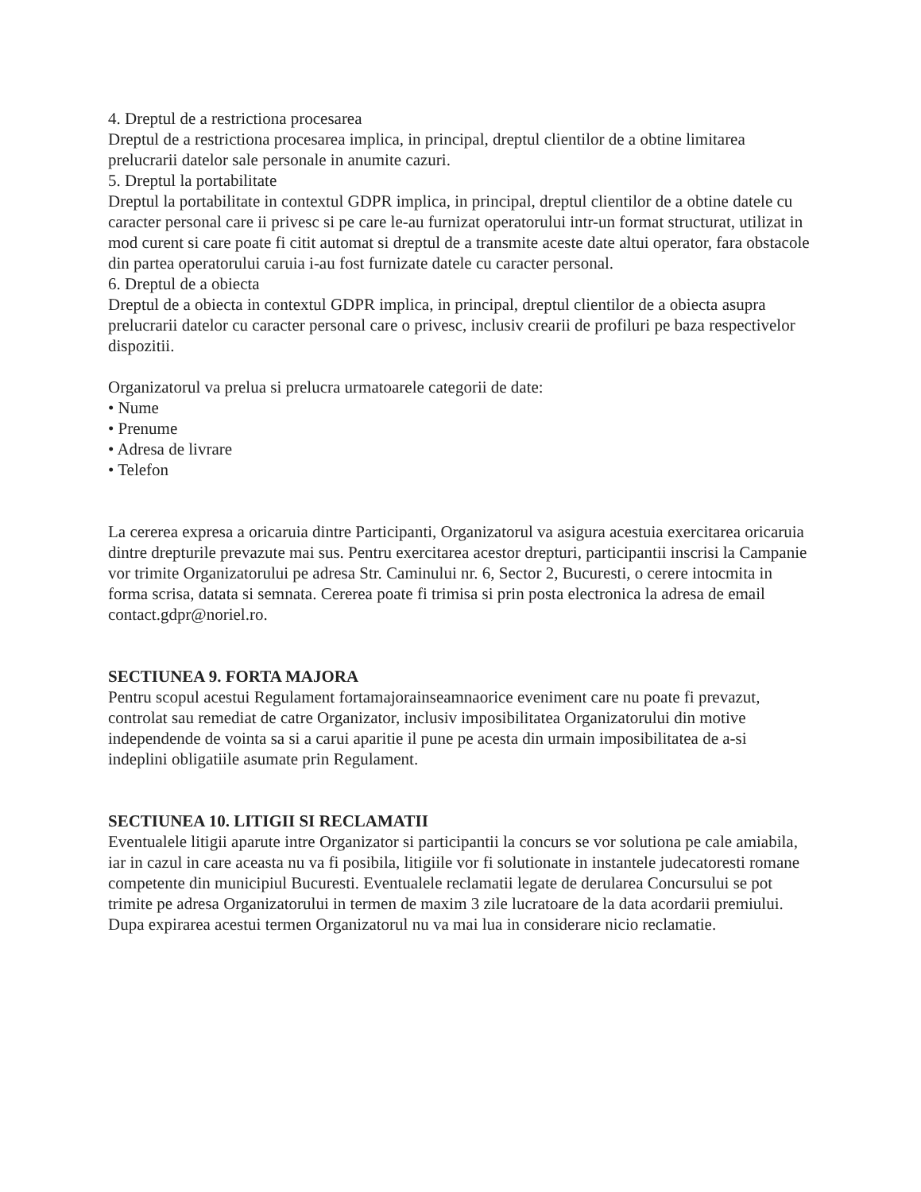4. Dreptul de a restrictiona procesarea
Dreptul de a restrictiona procesarea implica, in principal, dreptul clientilor de a obtine limitarea prelucrarii datelor sale personale in anumite cazuri.
5. Dreptul la portabilitate
Dreptul la portabilitate in contextul GDPR implica, in principal, dreptul clientilor de a obtine datele cu caracter personal care ii privesc si pe care le-au furnizat operatorului intr-un format structurat, utilizat in mod curent si care poate fi citit automat si dreptul de a transmite aceste date altui operator, fara obstacole din partea operatorului caruia i-au fost furnizate datele cu caracter personal.
6. Dreptul de a obiecta
Dreptul de a obiecta in contextul GDPR implica, in principal, dreptul clientilor de a obiecta asupra prelucrarii datelor cu caracter personal care o privesc, inclusiv crearii de profiluri pe baza respectivelor dispozitii.
Organizatorul va prelua si prelucra urmatoarele categorii de date:
• Nume
• Prenume
• Adresa de livrare
• Telefon
La cererea expresa a oricaruia dintre Participanti, Organizatorul va asigura acestuia exercitarea oricaruia dintre drepturile prevazute mai sus. Pentru exercitarea acestor drepturi, participantii inscrisi la Campanie vor trimite Organizatorului pe adresa Str. Caminului nr. 6, Sector 2, Bucuresti, o cerere intocmita in forma scrisa, datata si semnata. Cererea poate fi trimisa si prin posta electronica la adresa de email contact.gdpr@noriel.ro.
SECTIUNEA 9. FORTA MAJORA
Pentru scopul acestui Regulament fortamajorainseamnaorice eveniment care nu poate fi prevazut, controlat sau remediat de catre Organizator, inclusiv imposibilitatea Organizatorului din motive independende de vointa sa si a carui aparitie il pune pe acesta din urmain imposibilitatea de a-si indeplini obligatiile asumate prin Regulament.
SECTIUNEA 10. LITIGII SI RECLAMATII
Eventualele litigii aparute intre Organizator si participantii la concurs se vor solutiona pe cale amiabila, iar in cazul in care aceasta nu va fi posibila, litigiile vor fi solutionate in instantele judecatoresti romane competente din municipiul Bucuresti. Eventualele reclamatii legate de derularea Concursului se pot trimite pe adresa Organizatorului in termen de maxim 3 zile lucratoare de la data acordarii premiului. Dupa expirarea acestui termen Organizatorul nu va mai lua in considerare nicio reclamatie.